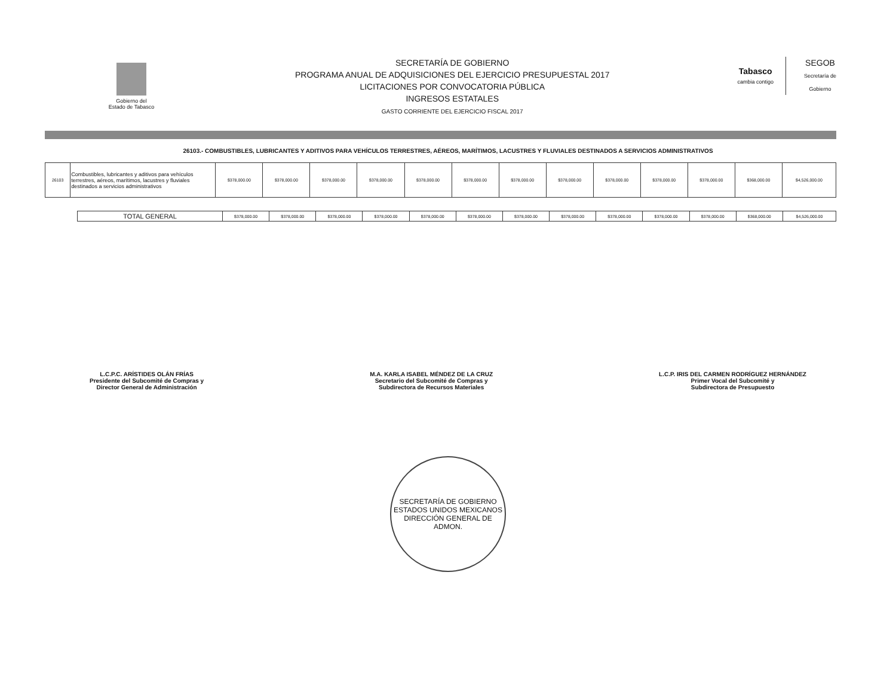Gobierno del
Estado de Tabasco
SECRETARÍA DE GOBIERNO
PROGRAMA ANUAL DE ADQUISICIONES DEL EJERCICIO PRESUPUESTAL 2017
LICITACIONES POR CONVOCATORIA PÚBLICA
INGRESOS ESTATALES
GASTO CORRIENTE DEL EJERCICIO FISCAL 2017
Tabasco
cambia contigo
SEGOB
Secretaría de
Gobierno
26103.- COMBUSTIBLES, LUBRICANTES Y ADITIVOS PARA VEHÍCULOS TERRESTRES, AÉREOS, MARÍTIMOS, LACUSTRES Y FLUVIALES DESTINADOS A SERVICIOS ADMINISTRATIVOS
| 26103 | Combustibles, lubricantes y aditivos para vehículos terrestres, aéreos, marítimos, lacustres y fluviales destinados a servicios administrativos | $378,000.00 | $378,000.00 | $378,000.00 | $378,000.00 | $378,000.00 | $378,000.00 | $378,000.00 | $378,000.00 | $378,000.00 | $378,000.00 | $378,000.00 | $368,000.00 | $4,526,000.00 |
| | TOTAL GENERAL | $378,000.00 | $378,000.00 | $378,000.00 | $378,000.00 | $378,000.00 | $378,000.00 | $378,000.00 | $378,000.00 | $378,000.00 | $378,000.00 | $378,000.00 | $368,000.00 | $4,526,000.00 |
L.C.P.C. ARÍSTIDES OLÁN FRÍAS
Presidente del Subcomité de Compras y
Director General de Administración
M.A. KARLA ISABEL MÉNDEZ DE LA CRUZ
Secretario del Subcomité de Compras y
Subdirectora de Recursos Materiales
L.C.P. IRIS DEL CARMEN RODRÍGUEZ HERNÁNDEZ
Primer Vocal del Subcomité y
Subdirectora de Presupuesto
SECRETARÍA DE GOBIERNO
ESTADOS UNIDOS MEXICANOS
DIRECCIÓN GENERAL DE ADMON.